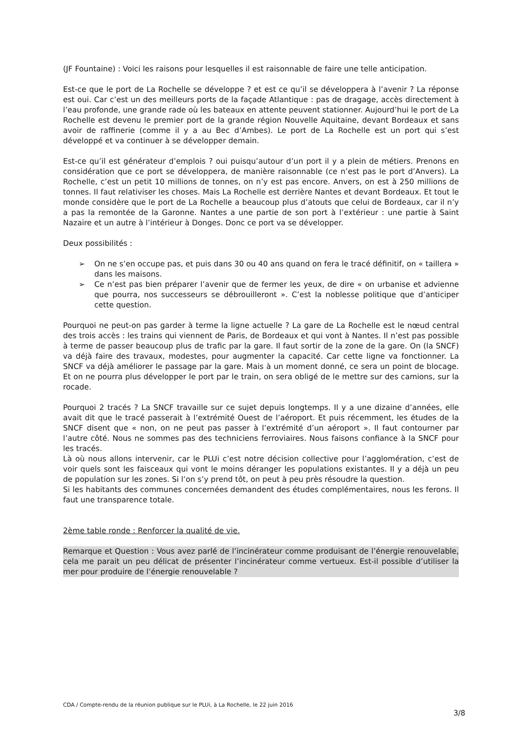(JF Fountaine) : Voici les raisons pour lesquelles il est raisonnable de faire une telle anticipation.
Est-ce que le port de La Rochelle se développe ? et est ce qu’il se développera à l’avenir ? La réponse est oui. Car c’est un des meilleurs ports de la façade Atlantique : pas de dragage, accès directement à l’eau profonde, une grande rade où les bateaux en attente peuvent stationner. Aujourd’hui le port de La Rochelle est devenu le premier port de la grande région Nouvelle Aquitaine, devant Bordeaux et sans avoir de raffinerie (comme il y a au Bec d’Ambes). Le port de La Rochelle est un port qui s’est développé et va continuer à se développer demain.
Est-ce qu’il est générateur d’emplois ? oui puisqu’autour d’un port il y a plein de métiers. Prenons en considération que ce port se développera, de manière raisonnable (ce n’est pas le port d’Anvers). La Rochelle, c’est un petit 10 millions de tonnes, on n’y est pas encore. Anvers, on est à 250 millions de tonnes. Il faut relativiser les choses. Mais La Rochelle est derrière Nantes et devant Bordeaux. Et tout le monde considère que le port de La Rochelle a beaucoup plus d’atouts que celui de Bordeaux, car il n’y a pas la remontée de la Garonne. Nantes a une partie de son port à l’extérieur : une partie à Saint Nazaire et un autre à l’intérieur à Donges. Donc ce port va se développer.
Deux possibilités :
➢ On ne s’en occupe pas, et puis dans 30 ou 40 ans quand on fera le tracé définitif, on « taillera » dans les maisons.
➢ Ce n’est pas bien préparer l’avenir que de fermer les yeux, de dire « on urbanise et advienne que pourra, nos successeurs se débrouilleront ». C’est la noblesse politique que d’anticiper cette question.
Pourquoi ne peut-on pas garder à terme la ligne actuelle ? La gare de La Rochelle est le nœud central des trois accès : les trains qui viennent de Paris, de Bordeaux et qui vont à Nantes. Il n’est pas possible à terme de passer beaucoup plus de trafic par la gare. Il faut sortir de la zone de la gare. On (la SNCF) va déjà faire des travaux, modestes, pour augmenter la capacité. Car cette ligne va fonctionner. La SNCF va déjà améliorer le passage par la gare. Mais à un moment donné, ce sera un point de blocage. Et on ne pourra plus développer le port par le train, on sera obligé de le mettre sur des camions, sur la rocade.
Pourquoi 2 tracés ? La SNCF travaille sur ce sujet depuis longtemps. Il y a une dizaine d’années, elle avait dit que le tracé passerait à l’extrémité Ouest de l’aéroport. Et puis récemment, les études de la SNCF disent que « non, on ne peut pas passer à l’extrémité d’un aéroport ». Il faut contourner par l’autre côté. Nous ne sommes pas des techniciens ferroviaires. Nous faisons confiance à la SNCF pour les tracés.
Là où nous allons intervenir, car le PLUi c’est notre décision collective pour l’agglomération, c’est de voir quels sont les faisceaux qui vont le moins déranger les populations existantes. Il y a déjà un peu de population sur les zones. Si l’on s’y prend tôt, on peut à peu près résoudre la question.
Si les habitants des communes concernées demandent des études complémentaires, nous les ferons. Il faut une transparence totale.
2ème table ronde : Renforcer la qualité de vie.
Remarque et Question : Vous avez parlé de l’incinérateur comme produisant de l’énergie renouvelable, cela me parait un peu délicat de présenter l’incinérateur comme vertueux. Est-il possible d’utiliser la mer pour produire de l’énergie renouvelable ?
CDA / Compte-rendu de la réunion publique sur le PLUi, à La Rochelle, le 22 juin 2016
3/8